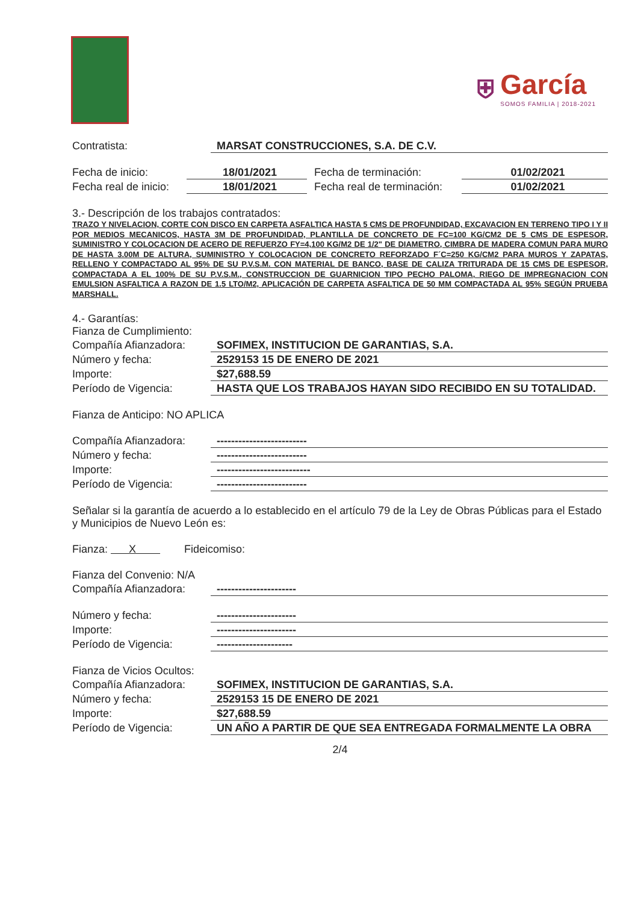⛨
García
SOMOS FAMILIA | 2018-2021
Contratista: MARSAT CONSTRUCCIONES, S.A. DE C.V.
Fecha de inicio: 18/01/2021 Fecha de terminación: 01/02/2021
Fecha real de inicio: 18/01/2021 Fecha real de terminación: 01/02/2021
3.- Descripción de los trabajos contratados:
TRAZO Y NIVELACION, CORTE CON DISCO EN CARPETA ASFALTICA HASTA 5 CMS DE PROFUNDIDAD, EXCAVACION EN TERRENO TIPO I Y II POR MEDIOS MECANICOS, HASTA 3M DE PROFUNDIDAD, PLANTILLA DE CONCRETO DE FC=100 KG/CM2 DE 5 CMS DE ESPESOR, SUMINISTRO Y COLOCACION DE ACERO DE REFUERZO FY=4,100 KG/M2 DE 1/2" DE DIAMETRO, CIMBRA DE MADERA COMUN PARA MURO DE HASTA 3.00M DE ALTURA, SUMINISTRO Y COLOCACION DE CONCRETO REFORZADO F´C=250 KG/CM2 PARA MUROS Y ZAPATAS, RELLENO Y COMPACTADO AL 95% DE SU P.V.S.M. CON MATERIAL DE BANCO, BASE DE CALIZA TRITURADA DE 15 CMS DE ESPESOR, COMPACTADA A EL 100% DE SU P.V.S.M., CONSTRUCCION DE GUARNICION TIPO PECHO PALOMA, RIEGO DE IMPREGNACION CON EMULSION ASFALTICA A RAZON DE 1.5 LTO/M2, APLICACIÓN DE CARPETA ASFALTICA DE 50 MM COMPACTADA AL 95% SEGÚN PRUEBA MARSHALL.
4.- Garantías:
Fianza de Cumplimiento:
Compañía Afianzadora: SOFIMEX, INSTITUCION DE GARANTIAS, S.A.
Número y fecha: 2529153 15 DE ENERO DE 2021
Importe: $27,688.59
Período de Vigencia: HASTA QUE LOS TRABAJOS HAYAN SIDO RECIBIDO EN SU TOTALIDAD.
Fianza de Anticipo: NO APLICA
Compañía Afianzadora: -------------------------
Número y fecha: -------------------------
Importe: --------------------------
Período de Vigencia: -------------------------
Señalar si la garantía de acuerdo a lo establecido en el artículo 79 de la Ley de Obras Públicas para el Estado y Municipios de Nuevo León es:
Fianza: X Fideicomiso:
Fianza del Convenio: N/A
Compañía Afianzadora: ----------------------
Número y fecha: ----------------------
Importe: ----------------------
Período de Vigencia: ---------------------
Fianza de Vicios Ocultos:
Compañía Afianzadora: SOFIMEX, INSTITUCION DE GARANTIAS, S.A.
Número y fecha: 2529153 15 DE ENERO DE 2021
Importe: $27,688.59
Período de Vigencia: UN AÑO A PARTIR DE QUE SEA ENTREGADA FORMALMENTE LA OBRA
2/4